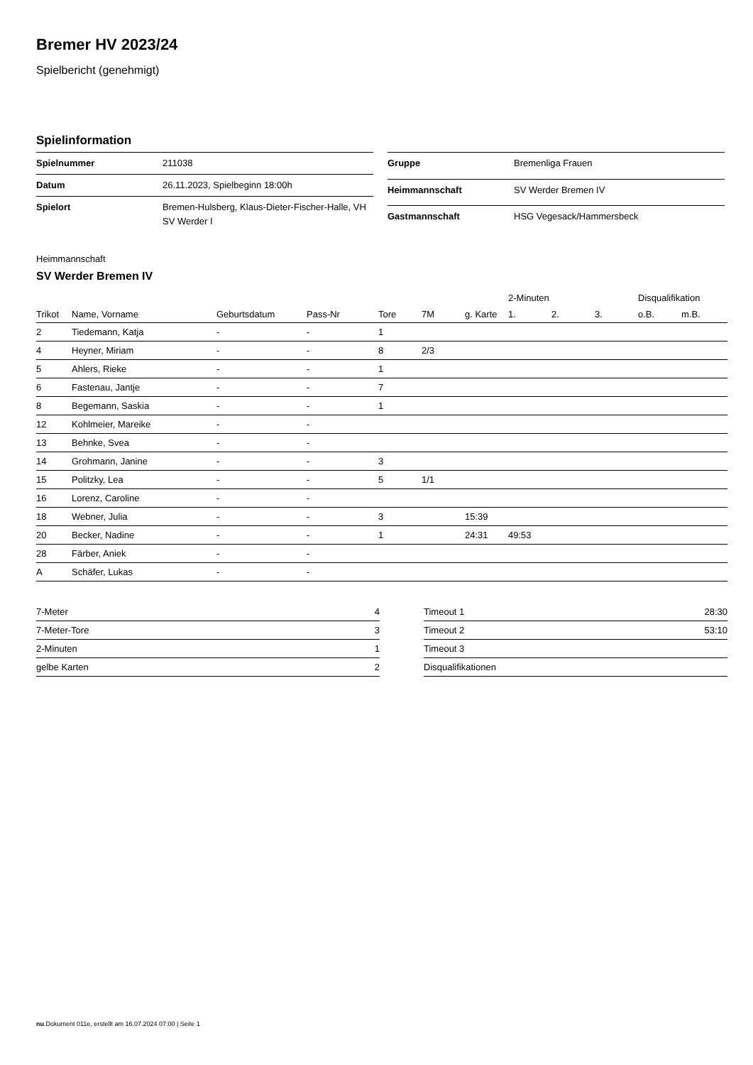Bremer HV 2023/24
Spielbericht (genehmigt)
Spielinformation
| Spielnummer | 211038 |
| Datum | 26.11.2023, Spielbeginn 18:00h |
| Spielort | Bremen-Hulsberg, Klaus-Dieter-Fischer-Halle, VH SV Werder I |
| Gruppe | Bremenliga Frauen |
| Heimmannschaft | SV Werder Bremen IV |
| Gastmannschaft | HSG Vegesack/Hammersbeck |
Heimmannschaft
SV Werder Bremen IV
| | | | | | | | 2-Minuten | | | Disqualifikation | |
| --- | --- | --- | --- | --- | --- | --- | --- | --- | --- | --- | --- |
| Trikot | Name, Vorname | Geburtsdatum | Pass-Nr | Tore | 7M | g. Karte | 1. | 2. | 3. | o.B. | m.B. |
| 2 | Tiedemann, Katja | - | - | 1 | | | | | | | |
| 4 | Heyner, Miriam | - | - | 8 | 2/3 | | | | | | |
| 5 | Ahlers, Rieke | - | - | 1 | | | | | | | |
| 6 | Fastenau, Jantje | - | - | 7 | | | | | | | |
| 8 | Begemann, Saskia | - | - | 1 | | | | | | | |
| 12 | Kohlmeier, Mareike | - | - | | | | | | | | |
| 13 | Behnke, Svea | - | - | | | | | | | | |
| 14 | Grohmann, Janine | - | - | 3 | | | | | | | |
| 15 | Politzky, Lea | - | - | 5 | 1/1 | | | | | | |
| 16 | Lorenz, Caroline | - | - | | | | | | | | |
| 18 | Webner, Julia | - | - | 3 | | 15:39 | | | | | |
| 20 | Becker, Nadine | - | - | 1 | | 24:31 | 49:53 | | | | |
| 28 | Färber, Aniek | - | - | | | | | | | | |
| A | Schäfer, Lukas | - | - | | | | | | | | |
| 7-Meter | 4 |
| 7-Meter-Tore | 3 |
| 2-Minuten | 1 |
| gelbe Karten | 2 |
| Timeout 1 | 28:30 |
| Timeout 2 | 53:10 |
| Timeout 3 | |
| Disqualifikationen | |
nu.Dokument 011e, erstellt am 16.07.2024 07:00 | Seite 1